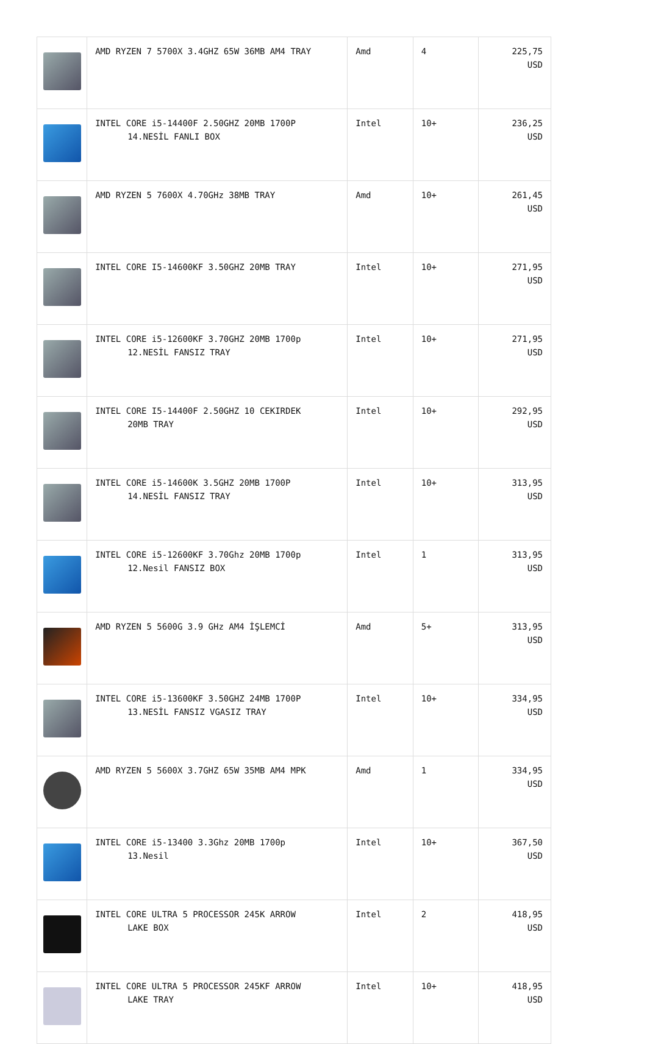| | AMD RYZEN 7 5700X 3.4GHZ 65W 36MB AM4 TRAY | Amd | 4 | 225,75 USD |
| | INTEL CORE i5-14400F 2.50GHZ 20MB 1700P 14.NESİL FANLI BOX | Intel | 10+ | 236,25 USD |
| | AMD RYZEN 5 7600X 4.70GHz 38MB TRAY | Amd | 10+ | 261,45 USD |
| | INTEL CORE I5-14600KF 3.50GHZ 20MB TRAY | Intel | 10+ | 271,95 USD |
| | INTEL CORE i5-12600KF 3.70GHZ 20MB 1700p 12.NESİL FANSIZ TRAY | Intel | 10+ | 271,95 USD |
| | INTEL CORE I5-14400F 2.50GHZ 10 CEKIRDEK 20MB TRAY | Intel | 10+ | 292,95 USD |
| | INTEL CORE i5-14600K 3.5GHZ 20MB 1700P 14.NESİL FANSIZ TRAY | Intel | 10+ | 313,95 USD |
| | INTEL CORE i5-12600KF 3.70Ghz 20MB 1700p 12.Nesil FANSIZ BOX | Intel | 1 | 313,95 USD |
| | AMD RYZEN 5 5600G 3.9 GHz AM4 İŞLEMCİ | Amd | 5+ | 313,95 USD |
| | INTEL CORE i5-13600KF 3.50GHZ 24MB 1700P 13.NESİL FANSIZ VGASIZ TRAY | Intel | 10+ | 334,95 USD |
| | AMD RYZEN 5 5600X 3.7GHZ 65W 35MB AM4 MPK | Amd | 1 | 334,95 USD |
| | INTEL CORE i5-13400 3.3Ghz 20MB 1700p 13.Nesil | Intel | 10+ | 367,50 USD |
| | INTEL CORE ULTRA 5 PROCESSOR 245K ARROW LAKE BOX | Intel | 2 | 418,95 USD |
| | INTEL CORE ULTRA 5 PROCESSOR 245KF ARROW LAKE TRAY | Intel | 10+ | 418,95 USD |